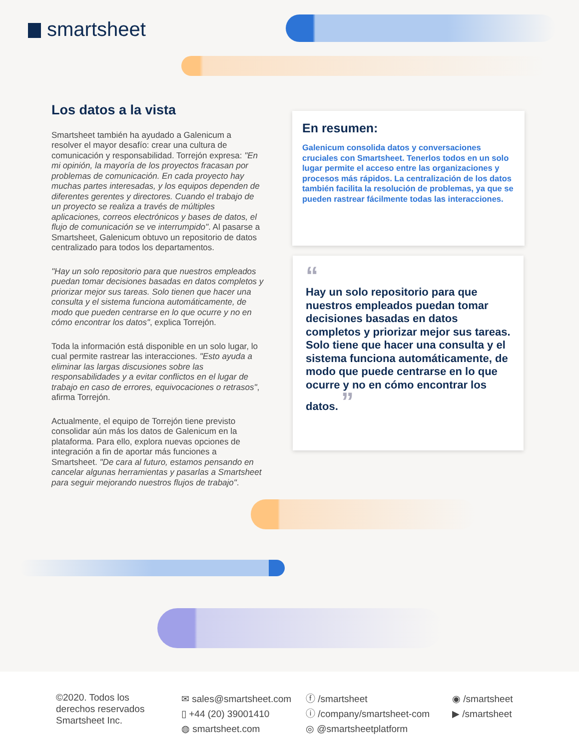smartsheet
Los datos a la vista
Smartsheet también ha ayudado a Galenicum a resolver el mayor desafío: crear una cultura de comunicación y responsabilidad. Torrejón expresa: "En mi opinión, la mayoría de los proyectos fracasan por problemas de comunicación. En cada proyecto hay muchas partes interesadas, y los equipos dependen de diferentes gerentes y directores. Cuando el trabajo de un proyecto se realiza a través de múltiples aplicaciones, correos electrónicos y bases de datos, el flujo de comunicación se ve interrumpido". Al pasarse a Smartsheet, Galenicum obtuvo un repositorio de datos centralizado para todos los departamentos.
"Hay un solo repositorio para que nuestros empleados puedan tomar decisiones basadas en datos completos y priorizar mejor sus tareas. Solo tienen que hacer una consulta y el sistema funciona automáticamente, de modo que pueden centrarse en lo que ocurre y no en cómo encontrar los datos", explica Torrejón.
Toda la información está disponible en un solo lugar, lo cual permite rastrear las interacciones. "Esto ayuda a eliminar las largas discusiones sobre las responsabilidades y a evitar conflictos en el lugar de trabajo en caso de errores, equivocaciones o retrasos", afirma Torrejón.
Actualmente, el equipo de Torrejón tiene previsto consolidar aún más los datos de Galenicum en la plataforma. Para ello, explora nuevas opciones de integración a fin de aportar más funciones a Smartsheet. "De cara al futuro, estamos pensando en cancelar algunas herramientas y pasarlas a Smartsheet para seguir mejorando nuestros flujos de trabajo".
En resumen:
Galenicum consolida datos y conversaciones cruciales con Smartsheet. Tenerlos todos en un solo lugar permite el acceso entre las organizaciones y procesos más rápidos. La centralización de los datos también facilita la resolución de problemas, ya que se pueden rastrear fácilmente todas las interacciones.
“
Hay un solo repositorio para que nuestros empleados puedan tomar decisiones basadas en datos completos y priorizar mejor sus tareas. Solo tiene que hacer una consulta y el sistema funciona automáticamente, de modo que puede centrarse en lo que ocurre y no en cómo encontrar los datos. ”
©2020. Todos los
derechos reservados
Smartsheet Inc.
✉ sales@smartsheet.com
▯ +44 (20) 39001410
◍ smartsheet.com
ⓕ /smartsheet
ⓘ /company/smartsheet-com
◎ @smartsheetplatform
◉ /smartsheet
▶ /smartsheet